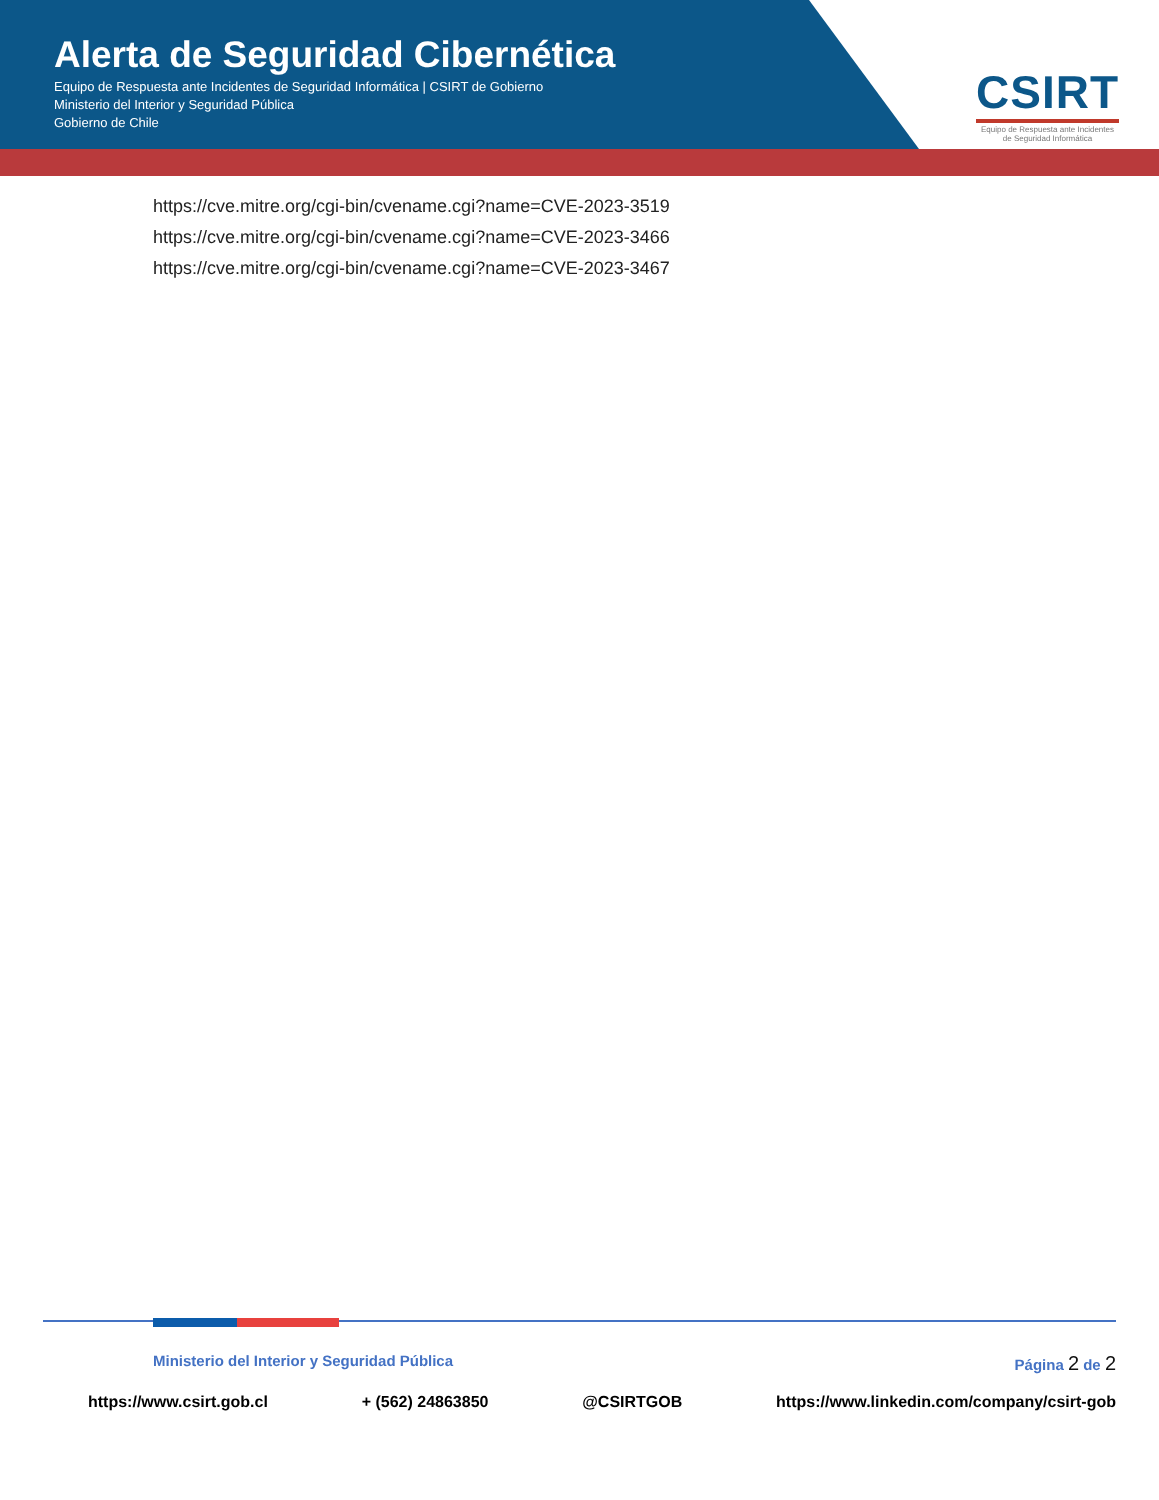Alerta de Seguridad Cibernética
Equipo de Respuesta ante Incidentes de Seguridad Informática | CSIRT de Gobierno
Ministerio del Interior y Seguridad Pública
Gobierno de Chile
CSIRT
Equipo de Respuesta ante Incidentes
de Seguridad Informática
https://cve.mitre.org/cgi-bin/cvename.cgi?name=CVE-2023-3519
https://cve.mitre.org/cgi-bin/cvename.cgi?name=CVE-2023-3466
https://cve.mitre.org/cgi-bin/cvename.cgi?name=CVE-2023-3467
Ministerio del Interior y Seguridad Pública Página 2 de 2
https://www.csirt.gob.cl + (562) 24863850 @CSIRTGOB https://www.linkedin.com/company/csirt-gob